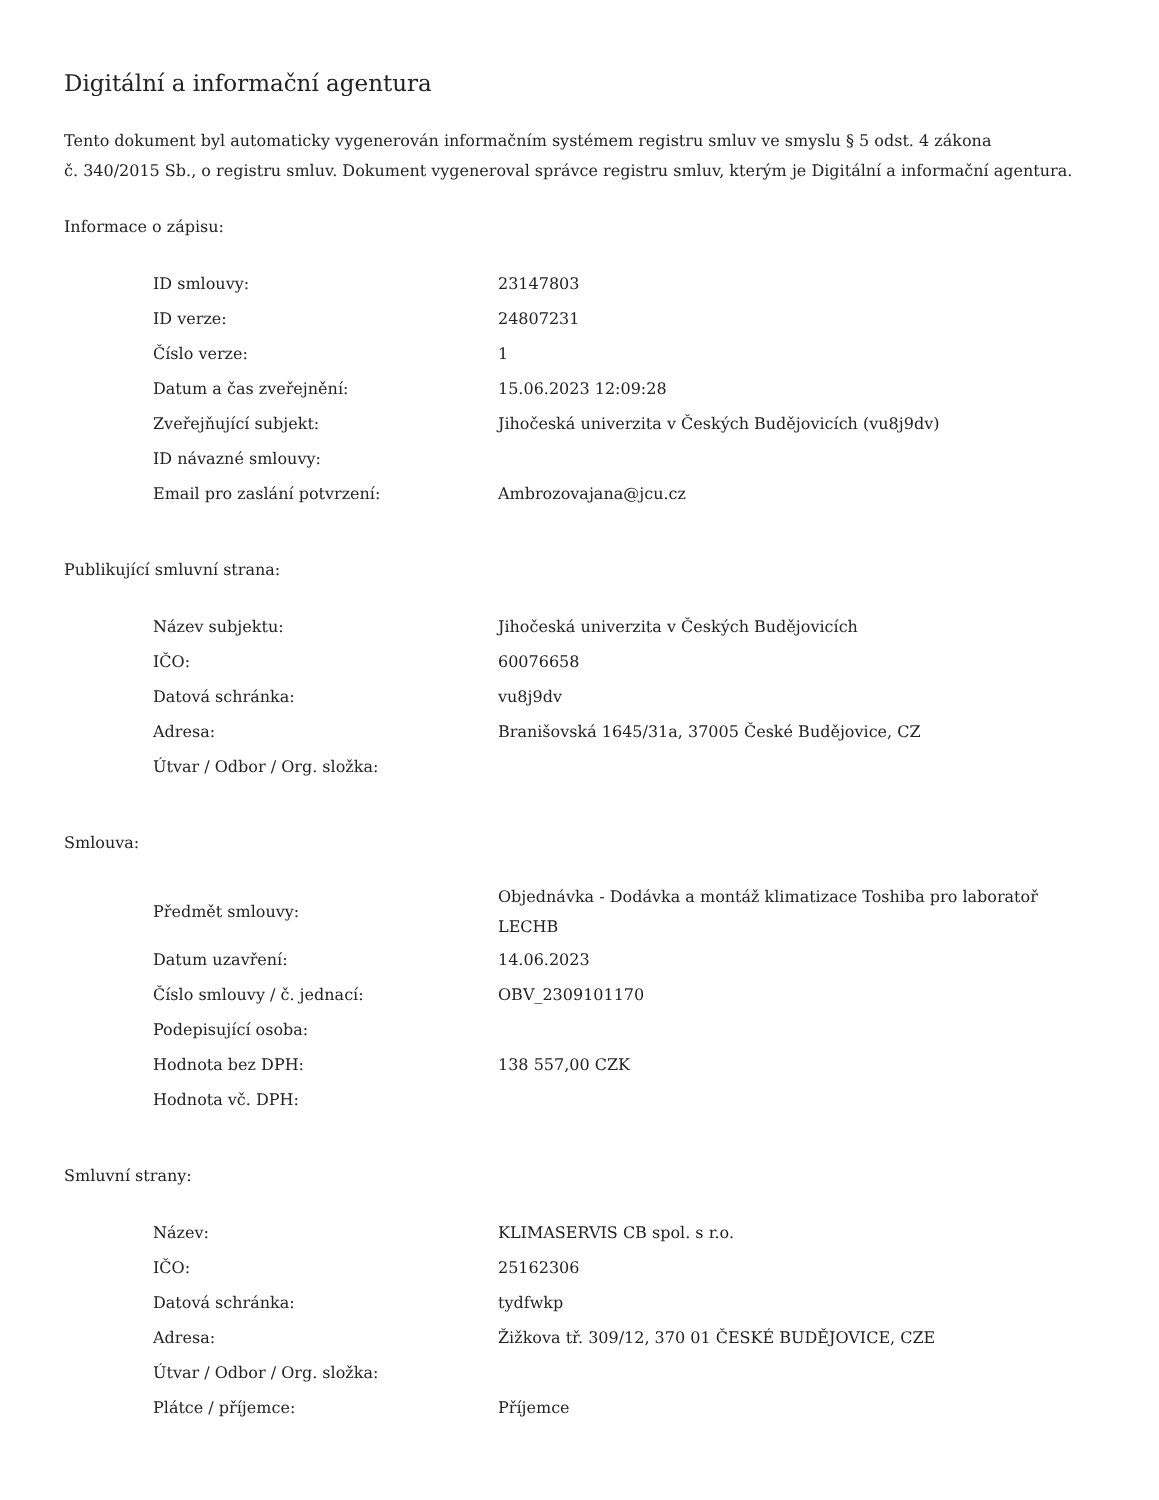Digitální a informační agentura
Tento dokument byl automaticky vygenerován informačním systémem registru smluv ve smyslu § 5 odst. 4 zákona
č. 340/2015 Sb., o registru smluv. Dokument vygeneroval správce registru smluv, kterým je Digitální a informační agentura.
Informace o zápisu:
| ID smlouvy: | 23147803 |
| ID verze: | 24807231 |
| Číslo verze: | 1 |
| Datum a čas zveřejnění: | 15.06.2023 12:09:28 |
| Zveřejňující subjekt: | Jihočeská univerzita v Českých Budějovicích (vu8j9dv) |
| ID návazné smlouvy: | |
| Email pro zaslání potvrzení: | Ambrozovajana@jcu.cz |
Publikující smluvní strana:
| Název subjektu: | Jihočeská univerzita v Českých Budějovicích |
| IČO: | 60076658 |
| Datová schránka: | vu8j9dv |
| Adresa: | Branišovská 1645/31a, 37005 České Budějovice, CZ |
| Útvar / Odbor / Org. složka: | |
Smlouva:
| Předmět smlouvy: | Objednávka - Dodávka a montáž klimatizace Toshiba pro laboratoř LECHB |
| Datum uzavření: | 14.06.2023 |
| Číslo smlouvy / č. jednací: | OBV_2309101170 |
| Podepisující osoba: | |
| Hodnota bez DPH: | 138 557,00 CZK |
| Hodnota vč. DPH: | |
Smluvní strany:
| Název: | KLIMASERVIS CB spol. s r.o. |
| IČO: | 25162306 |
| Datová schránka: | tydfwkp |
| Adresa: | Žižkova tř. 309/12, 370 01 ČESKÉ BUDĚJOVICE, CZE |
| Útvar / Odbor / Org. složka: | |
| Plátce / příjemce: | Příjemce |